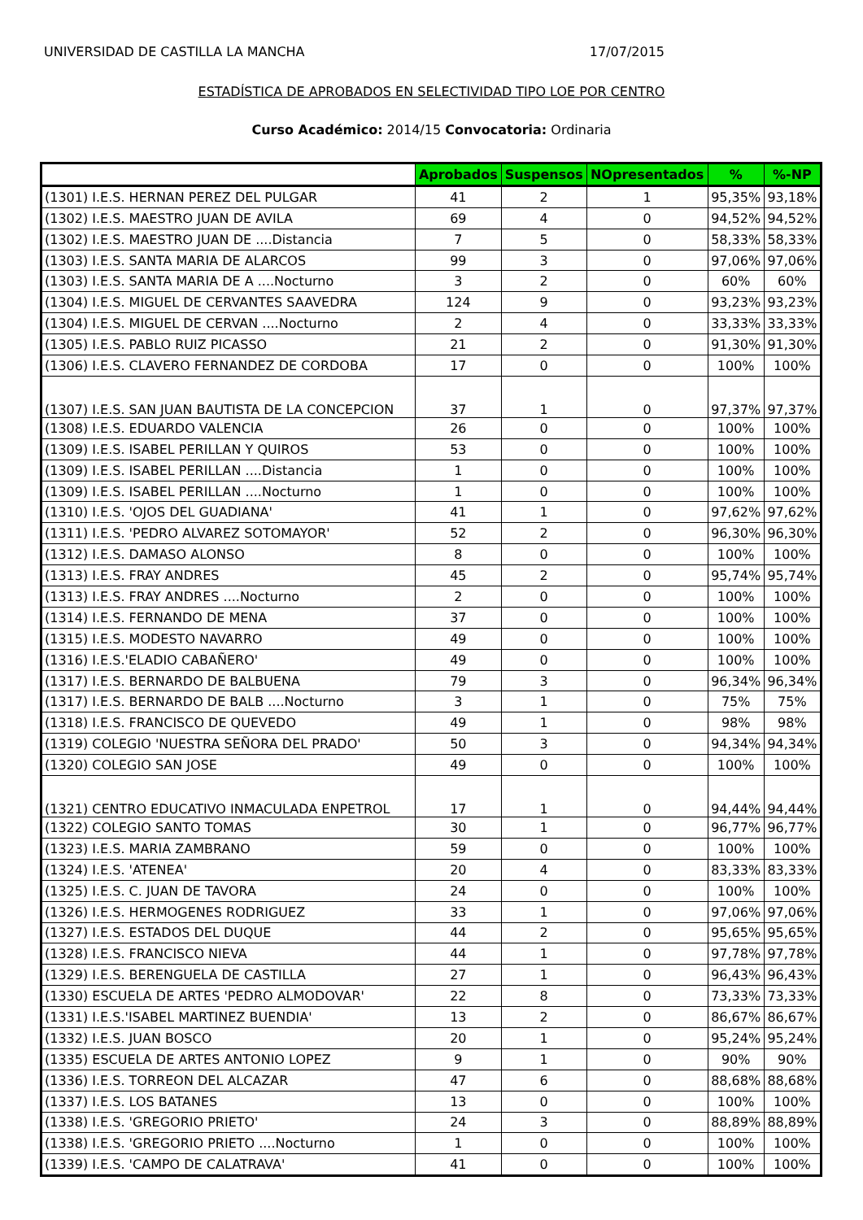UNIVERSIDAD DE CASTILLA LA MANCHA 17/07/2015
ESTADÍSTICA DE APROBADOS EN SELECTIVIDAD TIPO LOE POR CENTRO
Curso Académico: 2014/15 Convocatoria: Ordinaria
| | Aprobados | Suspensos | NOpresentados | % | %-NP |
| --- | --- | --- | --- | --- | --- |
| (1301) I.E.S. HERNAN PEREZ DEL PULGAR | 41 | 2 | 1 | 95,35% | 93,18% |
| (1302) I.E.S. MAESTRO JUAN DE AVILA | 69 | 4 | 0 | 94,52% | 94,52% |
| (1302) I.E.S. MAESTRO JUAN DE ....Distancia | 7 | 5 | 0 | 58,33% | 58,33% |
| (1303) I.E.S. SANTA MARIA DE ALARCOS | 99 | 3 | 0 | 97,06% | 97,06% |
| (1303) I.E.S. SANTA MARIA DE A ....Nocturno | 3 | 2 | 0 | 60% | 60% |
| (1304) I.E.S. MIGUEL DE CERVANTES SAAVEDRA | 124 | 9 | 0 | 93,23% | 93,23% |
| (1304) I.E.S. MIGUEL DE CERVAN ....Nocturno | 2 | 4 | 0 | 33,33% | 33,33% |
| (1305) I.E.S. PABLO RUIZ PICASSO | 21 | 2 | 0 | 91,30% | 91,30% |
| (1306) I.E.S. CLAVERO FERNANDEZ DE CORDOBA | 17 | 0 | 0 | 100% | 100% |
| (1307) I.E.S. SAN JUAN BAUTISTA DE LA CONCEPCION | 37 | 1 | 0 | 97,37% | 97,37% |
| (1308) I.E.S. EDUARDO VALENCIA | 26 | 0 | 0 | 100% | 100% |
| (1309) I.E.S. ISABEL PERILLAN Y QUIROS | 53 | 0 | 0 | 100% | 100% |
| (1309) I.E.S. ISABEL PERILLAN ....Distancia | 1 | 0 | 0 | 100% | 100% |
| (1309) I.E.S. ISABEL PERILLAN ....Nocturno | 1 | 0 | 0 | 100% | 100% |
| (1310) I.E.S. 'OJOS DEL GUADIANA' | 41 | 1 | 0 | 97,62% | 97,62% |
| (1311) I.E.S. 'PEDRO ALVAREZ SOTOMAYOR' | 52 | 2 | 0 | 96,30% | 96,30% |
| (1312) I.E.S. DAMASO ALONSO | 8 | 0 | 0 | 100% | 100% |
| (1313) I.E.S. FRAY ANDRES | 45 | 2 | 0 | 95,74% | 95,74% |
| (1313) I.E.S. FRAY ANDRES ....Nocturno | 2 | 0 | 0 | 100% | 100% |
| (1314) I.E.S. FERNANDO DE MENA | 37 | 0 | 0 | 100% | 100% |
| (1315) I.E.S. MODESTO NAVARRO | 49 | 0 | 0 | 100% | 100% |
| (1316) I.E.S.'ELADIO CABAÑERO' | 49 | 0 | 0 | 100% | 100% |
| (1317) I.E.S. BERNARDO DE BALBUENA | 79 | 3 | 0 | 96,34% | 96,34% |
| (1317) I.E.S. BERNARDO DE BALB ....Nocturno | 3 | 1 | 0 | 75% | 75% |
| (1318) I.E.S. FRANCISCO DE QUEVEDO | 49 | 1 | 0 | 98% | 98% |
| (1319) COLEGIO 'NUESTRA SEÑORA DEL PRADO' | 50 | 3 | 0 | 94,34% | 94,34% |
| (1320) COLEGIO SAN JOSE | 49 | 0 | 0 | 100% | 100% |
| (1321) CENTRO EDUCATIVO INMACULADA ENPETROL | 17 | 1 | 0 | 94,44% | 94,44% |
| (1322) COLEGIO SANTO TOMAS | 30 | 1 | 0 | 96,77% | 96,77% |
| (1323) I.E.S. MARIA ZAMBRANO | 59 | 0 | 0 | 100% | 100% |
| (1324) I.E.S. 'ATENEA' | 20 | 4 | 0 | 83,33% | 83,33% |
| (1325) I.E.S. C. JUAN DE TAVORA | 24 | 0 | 0 | 100% | 100% |
| (1326) I.E.S. HERMOGENES RODRIGUEZ | 33 | 1 | 0 | 97,06% | 97,06% |
| (1327) I.E.S. ESTADOS DEL DUQUE | 44 | 2 | 0 | 95,65% | 95,65% |
| (1328) I.E.S. FRANCISCO NIEVA | 44 | 1 | 0 | 97,78% | 97,78% |
| (1329) I.E.S. BERENGUELA DE CASTILLA | 27 | 1 | 0 | 96,43% | 96,43% |
| (1330) ESCUELA DE ARTES 'PEDRO ALMODOVAR' | 22 | 8 | 0 | 73,33% | 73,33% |
| (1331) I.E.S.'ISABEL MARTINEZ BUENDIA' | 13 | 2 | 0 | 86,67% | 86,67% |
| (1332) I.E.S. JUAN BOSCO | 20 | 1 | 0 | 95,24% | 95,24% |
| (1335) ESCUELA DE ARTES ANTONIO LOPEZ | 9 | 1 | 0 | 90% | 90% |
| (1336) I.E.S. TORREON DEL ALCAZAR | 47 | 6 | 0 | 88,68% | 88,68% |
| (1337) I.E.S. LOS BATANES | 13 | 0 | 0 | 100% | 100% |
| (1338) I.E.S. 'GREGORIO PRIETO' | 24 | 3 | 0 | 88,89% | 88,89% |
| (1338) I.E.S. 'GREGORIO PRIETO ....Nocturno | 1 | 0 | 0 | 100% | 100% |
| (1339) I.E.S. 'CAMPO DE CALATRAVA' | 41 | 0 | 0 | 100% | 100% |